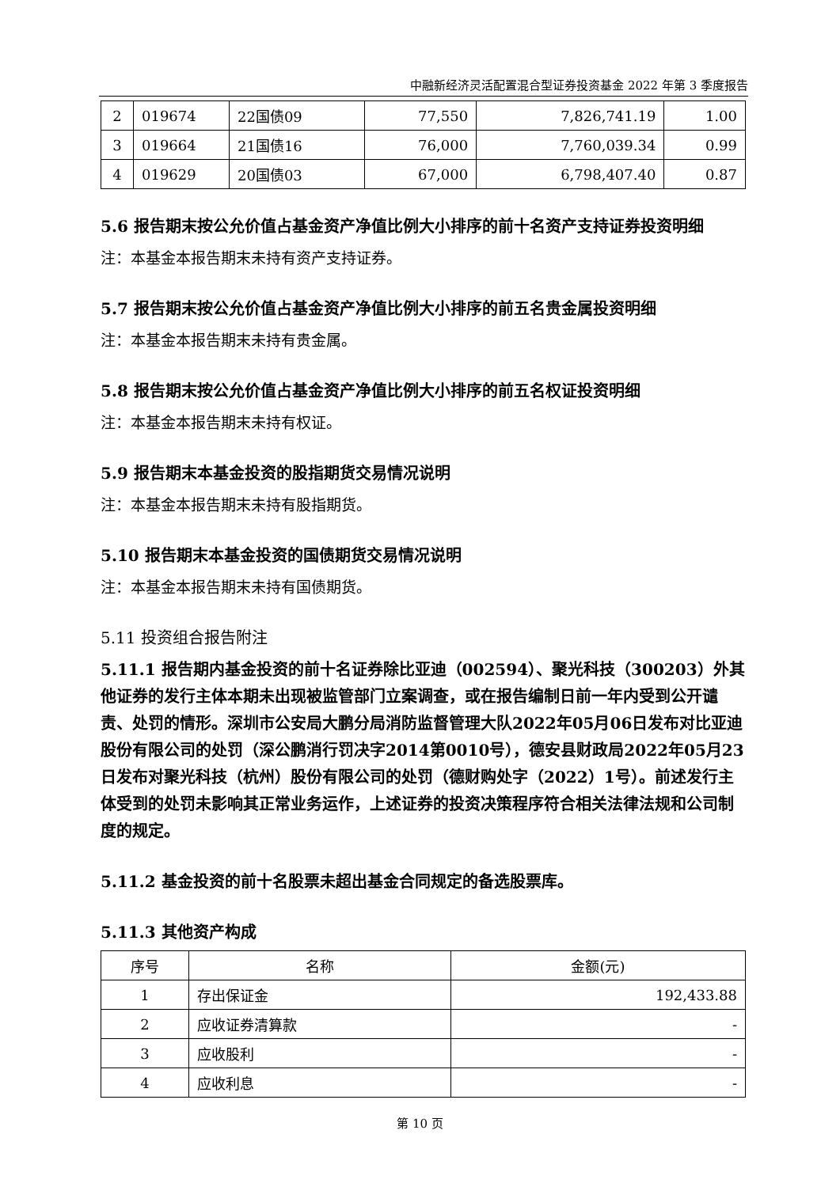中融新经济灵活配置混合型证券投资基金 2022 年第 3 季度报告
| 2 | 019674 | 22国债09 | 77,550 | 7,826,741.19 | 1.00 |
| 3 | 019664 | 21国债16 | 76,000 | 7,760,039.34 | 0.99 |
| 4 | 019629 | 20国债03 | 67,000 | 6,798,407.40 | 0.87 |
5.6 报告期末按公允价值占基金资产净值比例大小排序的前十名资产支持证券投资明细
注：本基金本报告期末未持有资产支持证券。
5.7 报告期末按公允价值占基金资产净值比例大小排序的前五名贵金属投资明细
注：本基金本报告期末未持有贵金属。
5.8 报告期末按公允价值占基金资产净值比例大小排序的前五名权证投资明细
注：本基金本报告期末未持有权证。
5.9 报告期末本基金投资的股指期货交易情况说明
注：本基金本报告期末未持有股指期货。
5.10 报告期末本基金投资的国债期货交易情况说明
注：本基金本报告期末未持有国债期货。
5.11 投资组合报告附注
5.11.1 报告期内基金投资的前十名证券除比亚迪（002594）、聚光科技（300203）外其他证券的发行主体本期未出现被监管部门立案调查，或在报告编制日前一年内受到公开谴责、处罚的情形。深圳市公安局大鹏分局消防监督管理大队2022年05月06日发布对比亚迪股份有限公司的处罚（深公鹏消行罚决字2014第0010号），德安县财政局2022年05月23日发布对聚光科技（杭州）股份有限公司的处罚（德财购处字（2022）1号）。前述发行主体受到的处罚未影响其正常业务运作，上述证券的投资决策程序符合相关法律法规和公司制度的规定。
5.11.2 基金投资的前十名股票未超出基金合同规定的备选股票库。
5.11.3 其他资产构成
| 序号 | 名称 | 金额(元) |
| --- | --- | --- |
| 1 | 存出保证金 | 192,433.88 |
| 2 | 应收证券清算款 | - |
| 3 | 应收股利 | - |
| 4 | 应收利息 | - |
第 10 页